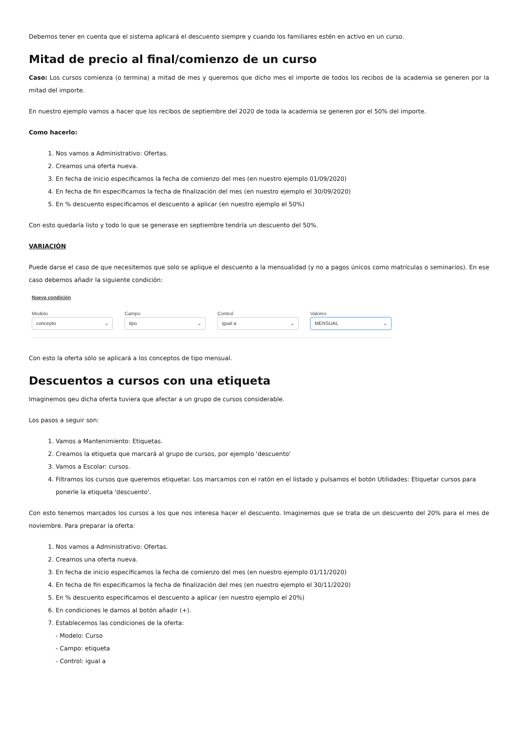Debemos tener en cuenta que el sistema aplicará el descuento siempre y cuando los familiares estén en activo en un curso.
Mitad de precio al final/comienzo de un curso
Caso: Los cursos comienza (o termina) a mitad de mes y queremos que dicho mes el importe de todos los recibos de la academia se generen por la mitad del importe.
En nuestro ejemplo vamos a hacer que los recibos de septiembre del 2020 de toda la academia se generen por el 50% del importe.
Como hacerlo:
1. Nos vamos a Administrativo: Ofertas.
2. Creamos una oferta nueva.
3. En fecha de inicio especificamos la fecha de comienzo del mes (en nuestro ejemplo 01/09/2020)
4. En fecha de fin especificamos la fecha de finalización del mes (en nuestro ejemplo el 30/09/2020)
5. En % descuento especificamos el descuento a aplicar (en nuestro ejemplo el 50%)
Con esto quedaría listo y todo lo que se generase en septiembre tendría un descuento del 50%.
VARIACIÓN
Puede darse el caso de que necesitemos que solo se aplique el descuento a la mensualidad (y no a pagos únicos como matrículas o seminarios). En ese caso debemos añadir la siguiente condición:
Nueva condición
Modelo
concepto ⌄
Campo
tipo ⌄
Control
igual a ⌄
Valores
MENSUAL ⌄
Con esto la oferta sólo se aplicará a los conceptos de tipo mensual.
Descuentos a cursos con una etiqueta
Imaginemos qeu dicha oferta tuviera que afectar a un grupo de cursos considerable.
Los pasos a seguir son:
1. Vamos a Mantenimiento: Etiquetas.
2. Creamos la etiqueta que marcará al grupo de cursos, por ejemplo 'descuento'
3. Vamos a Escolar: cursos.
4. Filtramos los cursos que queremos etiquetar. Los marcamos con el ratón en el listado y pulsamos el botón Utilidades: Etiquetar cursos para ponerle la etiqueta 'descuento'.
Con esto tenemos marcados los cursos a los que nos interesa hacer el descuento. Imaginemos que se trata de un descuento del 20% para el mes de noviembre. Para preparar la oferta:
1. Nos vamos a Administrativo: Ofertas.
2. Creamos una oferta nueva.
3. En fecha de inicio especificamos la fecha de comienzo del mes (en nuestro ejemplo 01/11/2020)
4. En fecha de fin especificamos la fecha de finalización del mes (en nuestro ejemplo el 30/11/2020)
5. En % descuento especificamos el descuento a aplicar (en nuestro ejemplo el 20%)
6. En condiciones le damos al botón añadir (+).
7. Establecemos las condiciones de la oferta:
- Modelo: Curso
- Campo: etiqueta
- Control: igual a